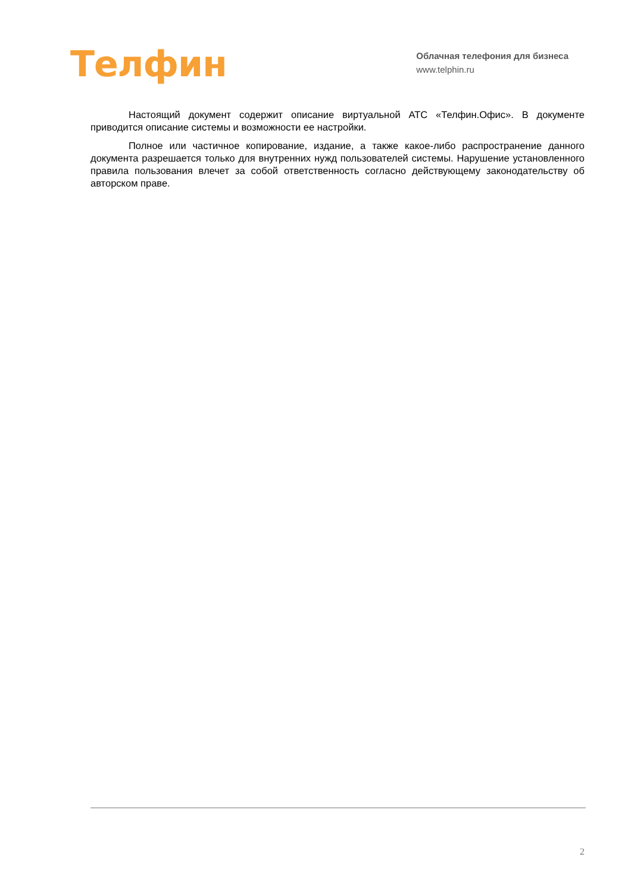Телфин
Облачная телефония для бизнеса
www.telphin.ru
Настоящий документ содержит описание виртуальной АТС «Телфин.Офис». В документе приводится описание системы и возможности ее настройки.
Полное или частичное копирование, издание, а также какое-либо распространение данного документа разрешается только для внутренних нужд пользователей системы. Нарушение установленного правила пользования влечет за собой ответственность согласно действующему законодательству об авторском праве.
2